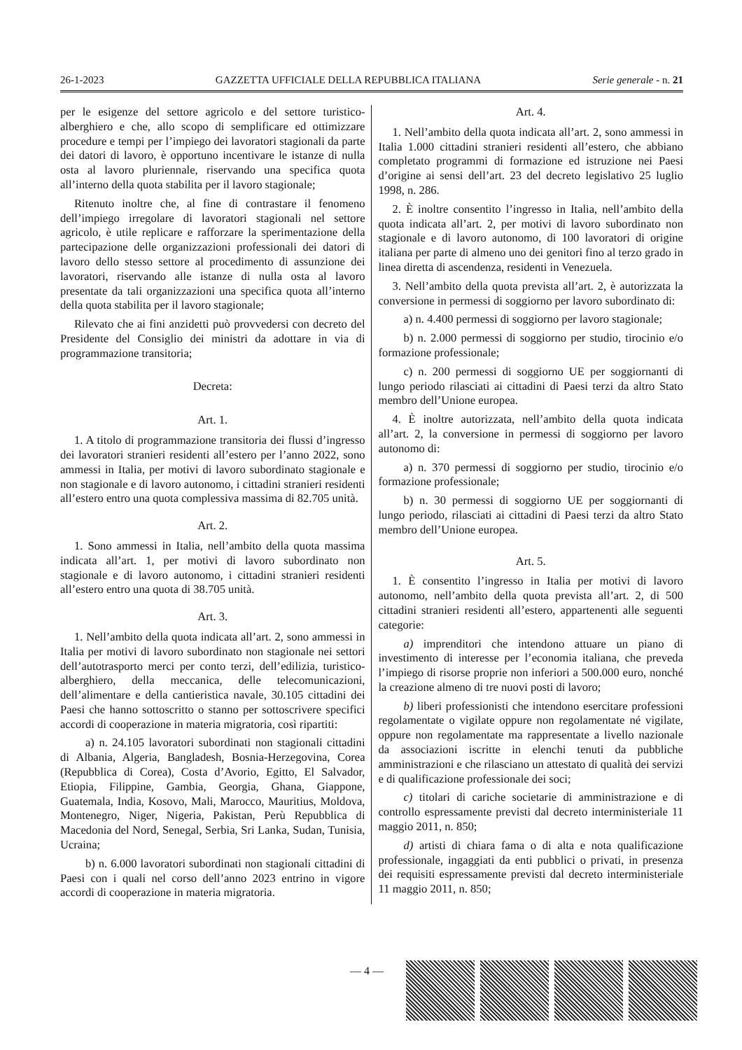26-1-2023 GAZZETTA UFFICIALE DELLA REPUBBLICA ITALIANA Serie generale - n. 21
per le esigenze del settore agricolo e del settore turistico-alberghiero e che, allo scopo di semplificare ed ottimizzare procedure e tempi per l’impiego dei lavoratori stagionali da parte dei datori di lavoro, è opportuno incentivare le istanze di nulla osta al lavoro pluriennale, riservando una specifica quota all’interno della quota stabilita per il lavoro stagionale;
Ritenuto inoltre che, al fine di contrastare il fenomeno dell’impiego irregolare di lavoratori stagionali nel settore agricolo, è utile replicare e rafforzare la sperimentazione della partecipazione delle organizzazioni professionali dei datori di lavoro dello stesso settore al procedimento di assunzione dei lavoratori, riservando alle istanze di nulla osta al lavoro presentate da tali organizzazioni una specifica quota all’interno della quota stabilita per il lavoro stagionale;
Rilevato che ai fini anzidetti può provvedersi con decreto del Presidente del Consiglio dei ministri da adottare in via di programmazione transitoria;
Decreta:
Art. 1.
1. A titolo di programmazione transitoria dei flussi d’ingresso dei lavoratori stranieri residenti all’estero per l’anno 2022, sono ammessi in Italia, per motivi di lavoro subordinato stagionale e non stagionale e di lavoro autonomo, i cittadini stranieri residenti all’estero entro una quota complessiva massima di 82.705 unità.
Art. 2.
1. Sono ammessi in Italia, nell’ambito della quota massima indicata all’art. 1, per motivi di lavoro subordinato non stagionale e di lavoro autonomo, i cittadini stranieri residenti all’estero entro una quota di 38.705 unità.
Art. 3.
1. Nell’ambito della quota indicata all’art. 2, sono ammessi in Italia per motivi di lavoro subordinato non stagionale nei settori dell’autotrasporto merci per conto terzi, dell’edilizia, turistico-alberghiero, della meccanica, delle telecomunicazioni, dell’alimentare e della cantieristica navale, 30.105 cittadini dei Paesi che hanno sottoscritto o stanno per sottoscrivere specifici accordi di cooperazione in materia migratoria, così ripartiti:
a) n. 24.105 lavoratori subordinati non stagionali cittadini di Albania, Algeria, Bangladesh, Bosnia-Herzegovina, Corea (Repubblica di Corea), Costa d’Avorio, Egitto, El Salvador, Etiopia, Filippine, Gambia, Georgia, Ghana, Giappone, Guatemala, India, Kosovo, Mali, Marocco, Mauritius, Moldova, Montenegro, Niger, Nigeria, Pakistan, Perù Repubblica di Macedonia del Nord, Senegal, Serbia, Sri Lanka, Sudan, Tunisia, Ucraina;
b) n. 6.000 lavoratori subordinati non stagionali cittadini di Paesi con i quali nel corso dell’anno 2023 entrino in vigore accordi di cooperazione in materia migratoria.
Art. 4.
1. Nell’ambito della quota indicata all’art. 2, sono ammessi in Italia 1.000 cittadini stranieri residenti all’estero, che abbiano completato programmi di formazione ed istruzione nei Paesi d’origine ai sensi dell’art. 23 del decreto legislativo 25 luglio 1998, n. 286.
2. È inoltre consentito l’ingresso in Italia, nell’ambito della quota indicata all’art. 2, per motivi di lavoro subordinato non stagionale e di lavoro autonomo, di 100 lavoratori di origine italiana per parte di almeno uno dei genitori fino al terzo grado in linea diretta di ascendenza, residenti in Venezuela.
3. Nell’ambito della quota prevista all’art. 2, è autorizzata la conversione in permessi di soggiorno per lavoro subordinato di:
a) n. 4.400 permessi di soggiorno per lavoro stagionale;
b) n. 2.000 permessi di soggiorno per studio, tirocinio e/o formazione professionale;
c) n. 200 permessi di soggiorno UE per soggiornanti di lungo periodo rilasciati ai cittadini di Paesi terzi da altro Stato membro dell’Unione europea.
4. È inoltre autorizzata, nell’ambito della quota indicata all’art. 2, la conversione in permessi di soggiorno per lavoro autonomo di:
a) n. 370 permessi di soggiorno per studio, tirocinio e/o formazione professionale;
b) n. 30 permessi di soggiorno UE per soggiornanti di lungo periodo, rilasciati ai cittadini di Paesi terzi da altro Stato membro dell’Unione europea.
Art. 5.
1. È consentito l’ingresso in Italia per motivi di lavoro autonomo, nell’ambito della quota prevista all’art. 2, di 500 cittadini stranieri residenti all’estero, appartenenti alle seguenti categorie:
a) imprenditori che intendono attuare un piano di investimento di interesse per l’economia italiana, che preveda l’impiego di risorse proprie non inferiori a 500.000 euro, nonché la creazione almeno di tre nuovi posti di lavoro;
b) liberi professionisti che intendono esercitare professioni regolamentate o vigilate oppure non regolamentate né vigilate, oppure non regolamentate ma rappresentate a livello nazionale da associazioni iscritte in elenchi tenuti da pubbliche amministrazioni e che rilasciano un attestato di qualità dei servizi e di qualificazione professionale dei soci;
c) titolari di cariche societarie di amministrazione e di controllo espressamente previsti dal decreto interministeriale 11 maggio 2011, n. 850;
d) artisti di chiara fama o di alta e nota qualificazione professionale, ingaggiati da enti pubblici o privati, in presenza dei requisiti espressamente previsti dal decreto interministeriale 11 maggio 2011, n. 850;
— 4 —